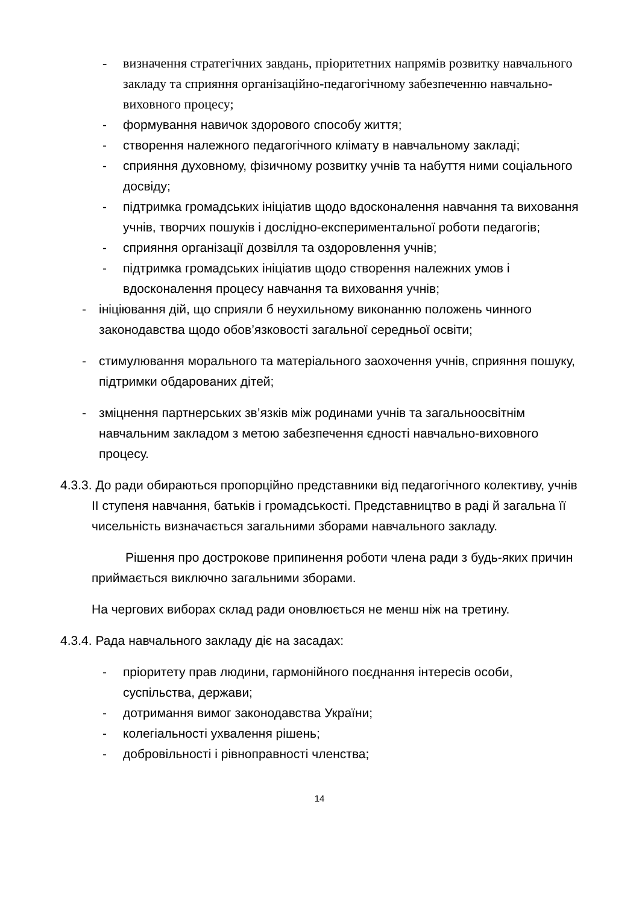- визначення стратегічних завдань, пріоритетних напрямів розвитку навчального закладу та сприяння організаційно-педагогічному забезпеченню навчально-виховного процесу;
- формування навичок здорового способу життя;
- створення належного педагогічного клімату в навчальному закладі;
- сприяння духовному, фізичному розвитку учнів та набуття ними соціального досвіду;
- підтримка громадських ініціатив щодо вдосконалення навчання та виховання учнів, творчих пошуків і дослідно-експериментальної роботи педагогів;
- сприяння організації дозвілля та оздоровлення учнів;
- підтримка громадських ініціатив щодо створення належних умов і вдосконалення процесу навчання та виховання учнів;
- ініціювання дій, що сприяли б неухильному виконанню положень чинного законодавства щодо обов’язковості загальної середньої освіти;
- стимулювання морального та матеріального заохочення учнів, сприяння пошуку, підтримки обдарованих дітей;
- зміцнення партнерських зв’язків між родинами учнів та загальноосвітнім навчальним закладом з метою забезпечення єдності навчально-виховного процесу.
4.3.3. До ради обираються пропорційно представники від педагогічного колективу, учнів ІІ ступеня навчання, батьків і громадськості. Представництво в раді й загальна її чисельність визначається загальними зборами навчального закладу.
Рішення про дострокове припинення роботи члена ради з будь-яких причин приймається виключно загальними зборами.
На чергових виборах склад ради оновлюється не менш ніж на третину.
4.3.4. Рада навчального закладу діє на засадах:
- пріоритету прав людини, гармонійного поєднання інтересів особи, суспільства, держави;
- дотримання вимог законодавства України;
- колегіальності ухвалення рішень;
- добровільності і рівноправності членства;
14